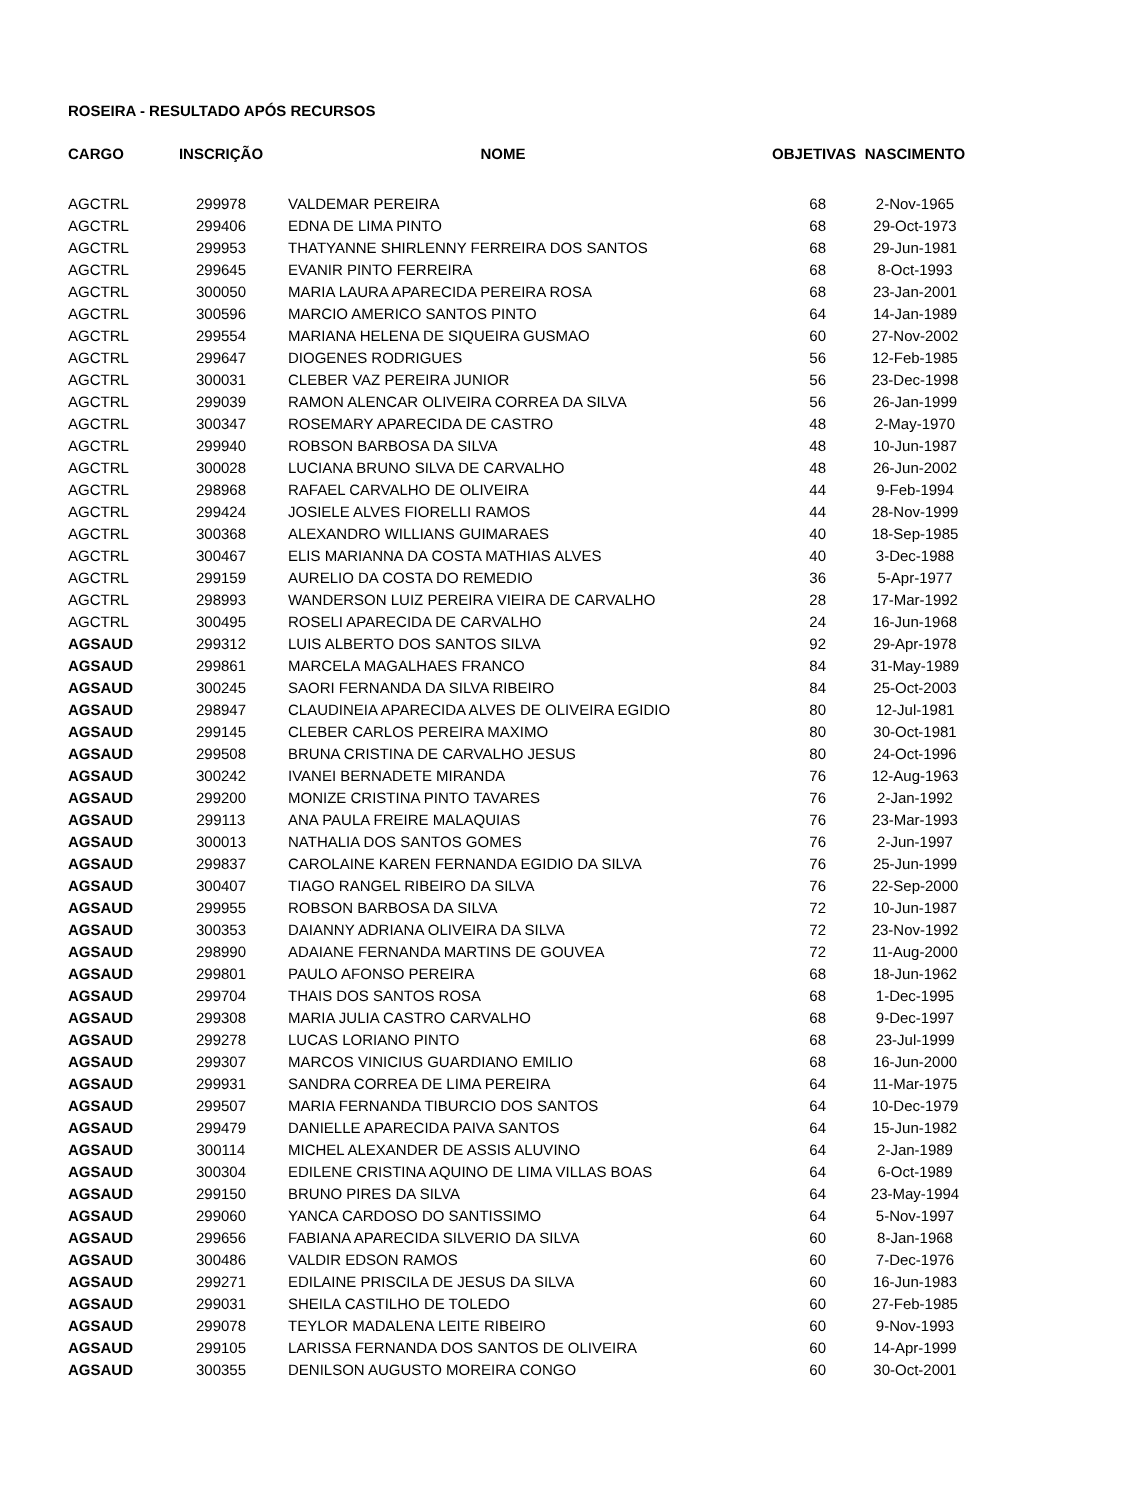ROSEIRA - RESULTADO APÓS RECURSOS
| CARGO | INSCRIÇÃO | NOME | OBJETIVAS | NASCIMENTO |
| --- | --- | --- | --- | --- |
| AGCTRL | 299978 | VALDEMAR PEREIRA | 68 | 2-Nov-1965 |
| AGCTRL | 299406 | EDNA DE LIMA PINTO | 68 | 29-Oct-1973 |
| AGCTRL | 299953 | THATYANNE SHIRLENNY FERREIRA DOS SANTOS | 68 | 29-Jun-1981 |
| AGCTRL | 299645 | EVANIR PINTO FERREIRA | 68 | 8-Oct-1993 |
| AGCTRL | 300050 | MARIA LAURA APARECIDA PEREIRA ROSA | 68 | 23-Jan-2001 |
| AGCTRL | 300596 | MARCIO AMERICO SANTOS PINTO | 64 | 14-Jan-1989 |
| AGCTRL | 299554 | MARIANA HELENA DE SIQUEIRA GUSMAO | 60 | 27-Nov-2002 |
| AGCTRL | 299647 | DIOGENES RODRIGUES | 56 | 12-Feb-1985 |
| AGCTRL | 300031 | CLEBER VAZ PEREIRA JUNIOR | 56 | 23-Dec-1998 |
| AGCTRL | 299039 | RAMON ALENCAR OLIVEIRA CORREA DA SILVA | 56 | 26-Jan-1999 |
| AGCTRL | 300347 | ROSEMARY APARECIDA DE CASTRO | 48 | 2-May-1970 |
| AGCTRL | 299940 | ROBSON BARBOSA DA SILVA | 48 | 10-Jun-1987 |
| AGCTRL | 300028 | LUCIANA BRUNO SILVA DE CARVALHO | 48 | 26-Jun-2002 |
| AGCTRL | 298968 | RAFAEL CARVALHO DE OLIVEIRA | 44 | 9-Feb-1994 |
| AGCTRL | 299424 | JOSIELE ALVES FIORELLI RAMOS | 44 | 28-Nov-1999 |
| AGCTRL | 300368 | ALEXANDRO WILLIANS GUIMARAES | 40 | 18-Sep-1985 |
| AGCTRL | 300467 | ELIS MARIANNA DA COSTA MATHIAS ALVES | 40 | 3-Dec-1988 |
| AGCTRL | 299159 | AURELIO DA COSTA DO REMEDIO | 36 | 5-Apr-1977 |
| AGCTRL | 298993 | WANDERSON LUIZ PEREIRA VIEIRA DE CARVALHO | 28 | 17-Mar-1992 |
| AGCTRL | 300495 | ROSELI APARECIDA DE CARVALHO | 24 | 16-Jun-1968 |
| AGSAUD | 299312 | LUIS ALBERTO DOS SANTOS SILVA | 92 | 29-Apr-1978 |
| AGSAUD | 299861 | MARCELA MAGALHAES FRANCO | 84 | 31-May-1989 |
| AGSAUD | 300245 | SAORI FERNANDA DA SILVA RIBEIRO | 84 | 25-Oct-2003 |
| AGSAUD | 298947 | CLAUDINEIA APARECIDA ALVES DE OLIVEIRA EGIDIO | 80 | 12-Jul-1981 |
| AGSAUD | 299145 | CLEBER CARLOS PEREIRA MAXIMO | 80 | 30-Oct-1981 |
| AGSAUD | 299508 | BRUNA CRISTINA DE CARVALHO JESUS | 80 | 24-Oct-1996 |
| AGSAUD | 300242 | IVANEI BERNADETE MIRANDA | 76 | 12-Aug-1963 |
| AGSAUD | 299200 | MONIZE CRISTINA PINTO TAVARES | 76 | 2-Jan-1992 |
| AGSAUD | 299113 | ANA PAULA FREIRE MALAQUIAS | 76 | 23-Mar-1993 |
| AGSAUD | 300013 | NATHALIA DOS SANTOS GOMES | 76 | 2-Jun-1997 |
| AGSAUD | 299837 | CAROLAINE KAREN FERNANDA EGIDIO DA SILVA | 76 | 25-Jun-1999 |
| AGSAUD | 300407 | TIAGO RANGEL RIBEIRO DA SILVA | 76 | 22-Sep-2000 |
| AGSAUD | 299955 | ROBSON BARBOSA DA SILVA | 72 | 10-Jun-1987 |
| AGSAUD | 300353 | DAIANNY ADRIANA OLIVEIRA DA SILVA | 72 | 23-Nov-1992 |
| AGSAUD | 298990 | ADAIANE FERNANDA MARTINS DE GOUVEA | 72 | 11-Aug-2000 |
| AGSAUD | 299801 | PAULO AFONSO PEREIRA | 68 | 18-Jun-1962 |
| AGSAUD | 299704 | THAIS DOS SANTOS ROSA | 68 | 1-Dec-1995 |
| AGSAUD | 299308 | MARIA JULIA CASTRO CARVALHO | 68 | 9-Dec-1997 |
| AGSAUD | 299278 | LUCAS LORIANO PINTO | 68 | 23-Jul-1999 |
| AGSAUD | 299307 | MARCOS VINICIUS GUARDIANO EMILIO | 68 | 16-Jun-2000 |
| AGSAUD | 299931 | SANDRA CORREA DE LIMA PEREIRA | 64 | 11-Mar-1975 |
| AGSAUD | 299507 | MARIA FERNANDA TIBURCIO DOS SANTOS | 64 | 10-Dec-1979 |
| AGSAUD | 299479 | DANIELLE APARECIDA PAIVA SANTOS | 64 | 15-Jun-1982 |
| AGSAUD | 300114 | MICHEL ALEXANDER DE ASSIS ALUVINO | 64 | 2-Jan-1989 |
| AGSAUD | 300304 | EDILENE CRISTINA AQUINO DE LIMA VILLAS BOAS | 64 | 6-Oct-1989 |
| AGSAUD | 299150 | BRUNO PIRES DA SILVA | 64 | 23-May-1994 |
| AGSAUD | 299060 | YANCA CARDOSO DO SANTISSIMO | 64 | 5-Nov-1997 |
| AGSAUD | 299656 | FABIANA APARECIDA SILVERIO DA SILVA | 60 | 8-Jan-1968 |
| AGSAUD | 300486 | VALDIR EDSON RAMOS | 60 | 7-Dec-1976 |
| AGSAUD | 299271 | EDILAINE PRISCILA DE JESUS DA SILVA | 60 | 16-Jun-1983 |
| AGSAUD | 299031 | SHEILA CASTILHO DE TOLEDO | 60 | 27-Feb-1985 |
| AGSAUD | 299078 | TEYLOR MADALENA LEITE RIBEIRO | 60 | 9-Nov-1993 |
| AGSAUD | 299105 | LARISSA FERNANDA DOS SANTOS DE OLIVEIRA | 60 | 14-Apr-1999 |
| AGSAUD | 300355 | DENILSON AUGUSTO MOREIRA CONGO | 60 | 30-Oct-2001 |